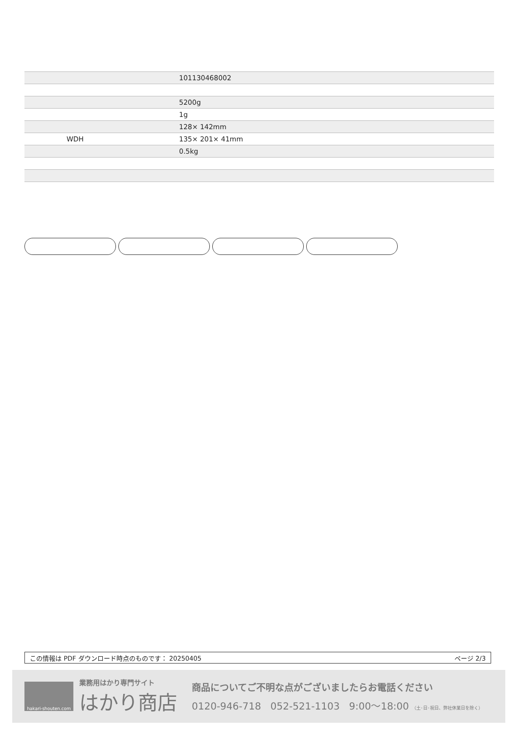| | | 101130468002 |
| | | 5200g |
| | | 1g |
| | | 128× 142mm |
| | WDH | 135× 201× 41mm |
| | | 0.5kg |
この情報は PDF ダウンロード時点のものです： 20250405 ページ 2/3
hakari-shouten.com
業務用はかり専門サイト
はかり商店
商品についてご不明な点がございましたらお電話ください
0120-946-718 052-521-1103 9:00〜18:00 （土･日･祝日、弊社休業日を除く）